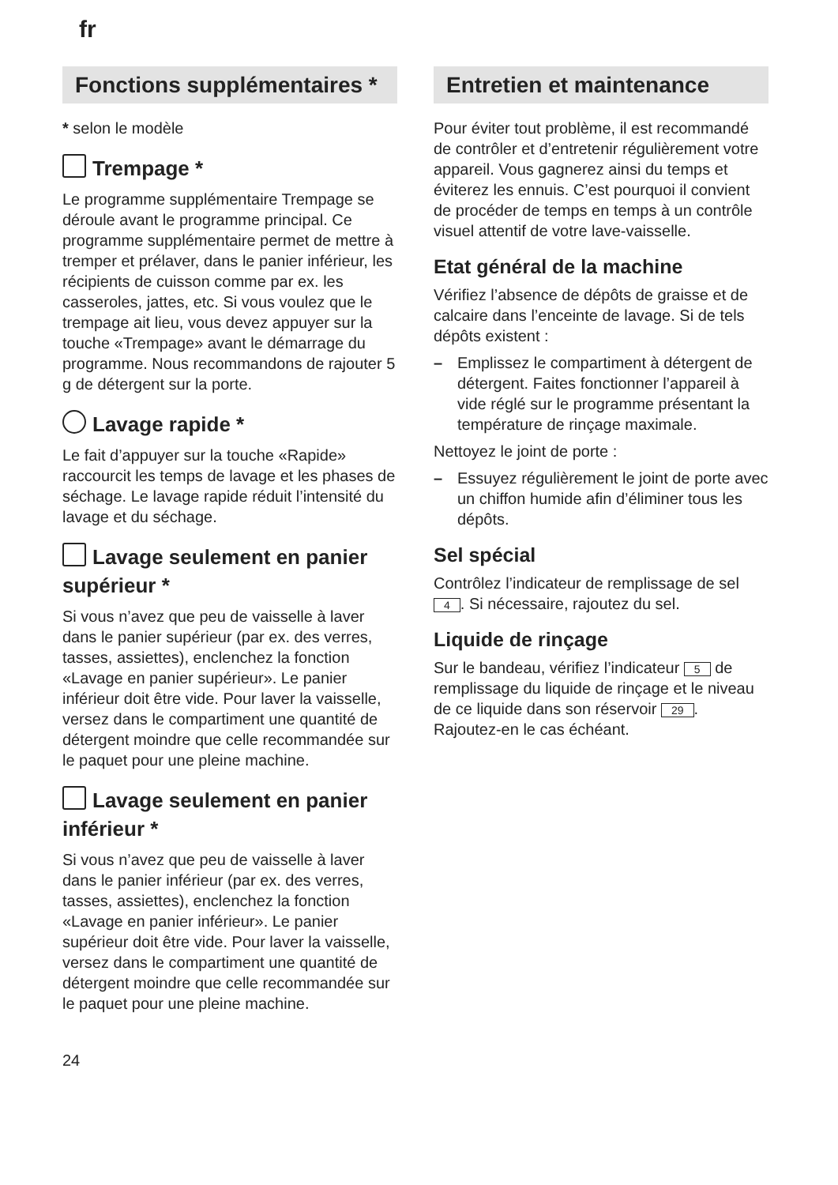fr
Fonctions supplémentaires *
* selon le modèle
Trempage *
Le programme supplémentaire Trempage se déroule avant le programme principal. Ce programme supplémentaire permet de mettre à tremper et prélaver, dans le panier inférieur, les récipients de cuisson comme par ex. les casseroles, jattes, etc. Si vous voulez que le trempage ait lieu, vous devez appuyer sur la touche «Trempage» avant le démarrage du programme. Nous recommandons de rajouter 5 g de détergent sur la porte.
Lavage rapide *
Le fait d’appuyer sur la touche «Rapide» raccourcit les temps de lavage et les phases de séchage. Le lavage rapide réduit l’intensité du lavage et du séchage.
Lavage seulement en panier supérieur *
Si vous n’avez que peu de vaisselle à laver dans le panier supérieur (par ex. des verres, tasses, assiettes), enclenchez la fonction «Lavage en panier supérieur». Le panier inférieur doit être vide. Pour laver la vaisselle, versez dans le compartiment une quantité de détergent moindre que celle recommandée sur le paquet pour une pleine machine.
Lavage seulement en panier inférieur *
Si vous n’avez que peu de vaisselle à laver dans le panier inférieur (par ex. des verres, tasses, assiettes), enclenchez la fonction «Lavage en panier inférieur». Le panier supérieur doit être vide. Pour laver la vaisselle, versez dans le compartiment une quantité de détergent moindre que celle recommandée sur le paquet pour une pleine machine.
Entretien et maintenance
Pour éviter tout problème, il est recommandé de contrôler et d’entretenir régulièrement votre appareil. Vous gagnerez ainsi du temps et éviterez les ennuis. C’est pourquoi il convient de procéder de temps en temps à un contrôle visuel attentif de votre lave-vaisselle.
Etat général de la machine
Vérifiez l’absence de dépôts de graisse et de calcaire dans l’enceinte de lavage. Si de tels dépôts existent :
– Emplissez le compartiment à détergent de détergent. Faites fonctionner l’appareil à vide réglé sur le programme présentant la température de rinçage maximale.
Nettoyez le joint de porte :
– Essuyez régulièrement le joint de porte avec un chiffon humide afin d’éliminer tous les dépôts.
Sel spécial
Contrôlez l’indicateur de remplissage de sel 4. Si nécessaire, rajoutez du sel.
Liquide de rinçage
Sur le bandeau, vérifiez l’indicateur 5 de remplissage du liquide de rinçage et le niveau de ce liquide dans son réservoir 29. Rajoutez-en le cas échéant.
24